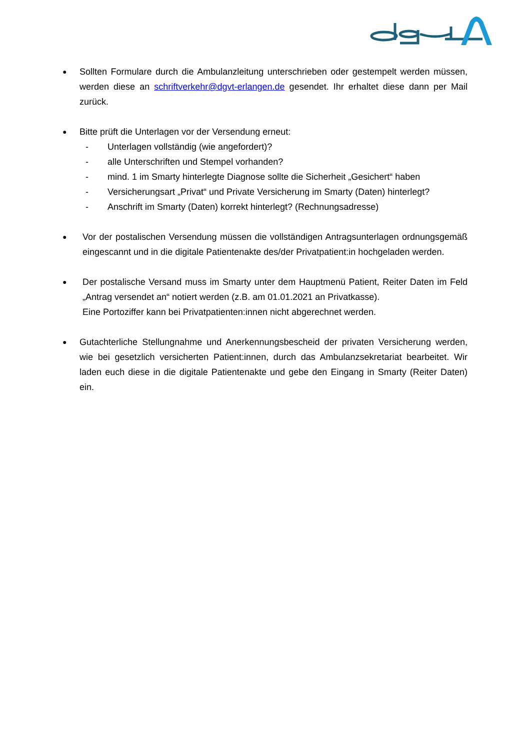●
Sollten Formulare durch die Ambulanzleitung unterschrieben oder gestempelt werden müssen, werden diese an schriftverkehr@dgvt-erlangen.de gesendet. Ihr erhaltet diese dann per Mail zurück.
●
Bitte prüft die Unterlagen vor der Versendung erneut:
- Unterlagen vollständig (wie angefordert)?
- alle Unterschriften und Stempel vorhanden?
- mind. 1 im Smarty hinterlegte Diagnose sollte die Sicherheit „Gesichert“ haben
- Versicherungsart „Privat“ und Private Versicherung im Smarty (Daten) hinterlegt?
- Anschrift im Smarty (Daten) korrekt hinterlegt? (Rechnungsadresse)
●
Vor der postalischen Versendung müssen die vollständigen Antragsunterlagen ordnungsgemäß eingescannt und in die digitale Patientenakte des/der Privatpatient:in hochgeladen werden.
●
Der postalische Versand muss im Smarty unter dem Hauptmenü Patient, Reiter Daten im Feld „Antrag versendet an“ notiert werden (z.B. am 01.01.2021 an Privatkasse).
Eine Portoziffer kann bei Privatpatienten:innen nicht abgerechnet werden.
●
Gutachterliche Stellungnahme und Anerkennungsbescheid der privaten Versicherung werden, wie bei gesetzlich versicherten Patient:innen, durch das Ambulanzsekretariat bearbeitet. Wir laden euch diese in die digitale Patientenakte und gebe den Eingang in Smarty (Reiter Daten) ein.